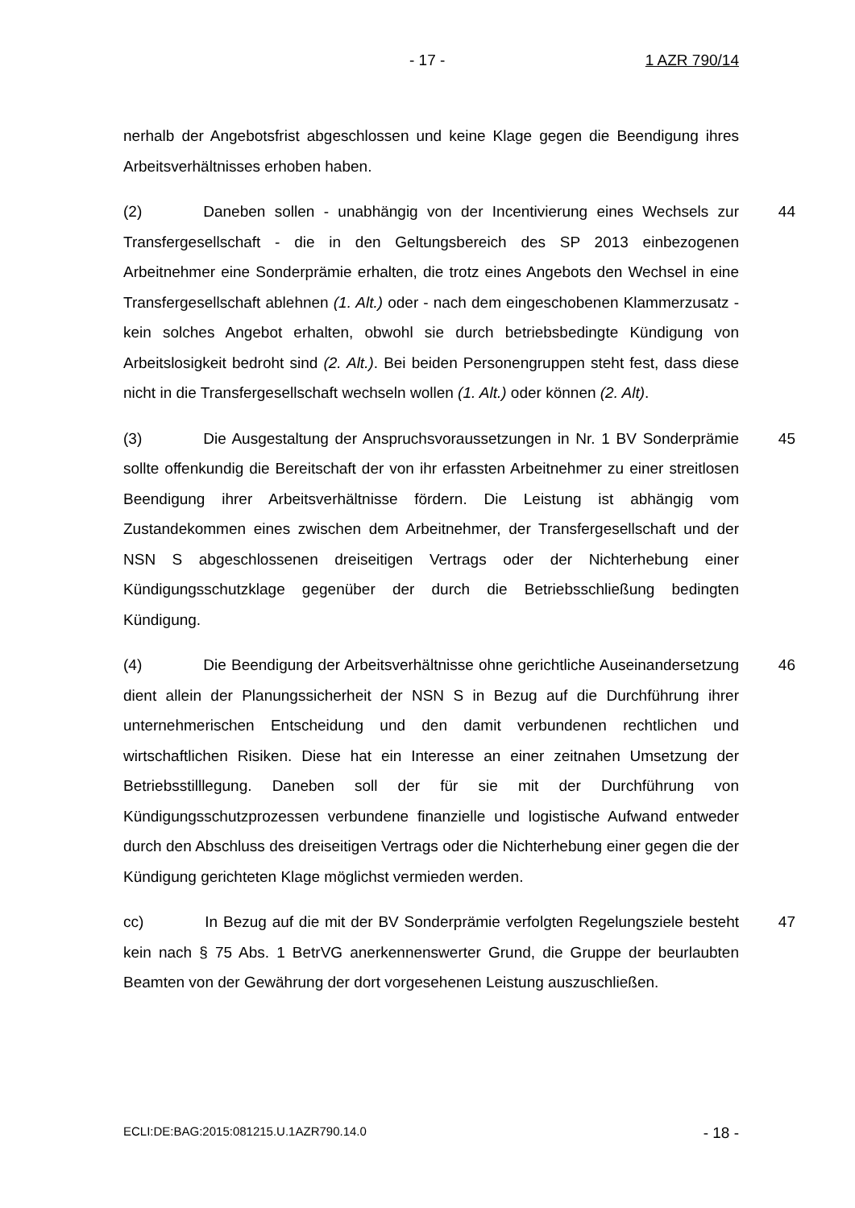- 17 - 1 AZR 790/14
nerhalb der Angebotsfrist abgeschlossen und keine Klage gegen die Beendigung ihres Arbeitsverhältnisses erhoben haben.
44 (2) Daneben sollen - unabhängig von der Incentivierung eines Wechsels zur Transfergesellschaft - die in den Geltungsbereich des SP 2013 einbezogenen Arbeitnehmer eine Sonderprämie erhalten, die trotz eines Angebots den Wechsel in eine Transfergesellschaft ablehnen (1. Alt.) oder - nach dem eingeschobenen Klammerzusatz - kein solches Angebot erhalten, obwohl sie durch betriebsbedingte Kündigung von Arbeitslosigkeit bedroht sind (2. Alt.). Bei beiden Personengruppen steht fest, dass diese nicht in die Transfergesellschaft wechseln wollen (1. Alt.) oder können (2. Alt).
45 (3) Die Ausgestaltung der Anspruchsvoraussetzungen in Nr. 1 BV Sonderprämie sollte offenkundig die Bereitschaft der von ihr erfassten Arbeitnehmer zu einer streitlosen Beendigung ihrer Arbeitsverhältnisse fördern. Die Leistung ist abhängig vom Zustandekommen eines zwischen dem Arbeitnehmer, der Transfergesellschaft und der NSN S abgeschlossenen dreiseitigen Vertrags oder der Nichterhebung einer Kündigungsschutzklage gegenüber der durch die Betriebsschließung bedingten Kündigung.
46 (4) Die Beendigung der Arbeitsverhältnisse ohne gerichtliche Auseinandersetzung dient allein der Planungssicherheit der NSN S in Bezug auf die Durchführung ihrer unternehmerischen Entscheidung und den damit verbundenen rechtlichen und wirtschaftlichen Risiken. Diese hat ein Interesse an einer zeitnahen Umsetzung der Betriebsstilllegung. Daneben soll der für sie mit der Durchführung von Kündigungsschutzprozessen verbundene finanzielle und logistische Aufwand entweder durch den Abschluss des dreiseitigen Vertrags oder die Nichterhebung einer gegen die der Kündigung gerichteten Klage möglichst vermieden werden.
47 cc) In Bezug auf die mit der BV Sonderprämie verfolgten Regelungsziele besteht kein nach § 75 Abs. 1 BetrVG anerkennenswerter Grund, die Gruppe der beurlaubten Beamten von der Gewährung der dort vorgesehenen Leistung auszuschließen.
ECLI:DE:BAG:2015:081215.U.1AZR790.14.0 - 18 -